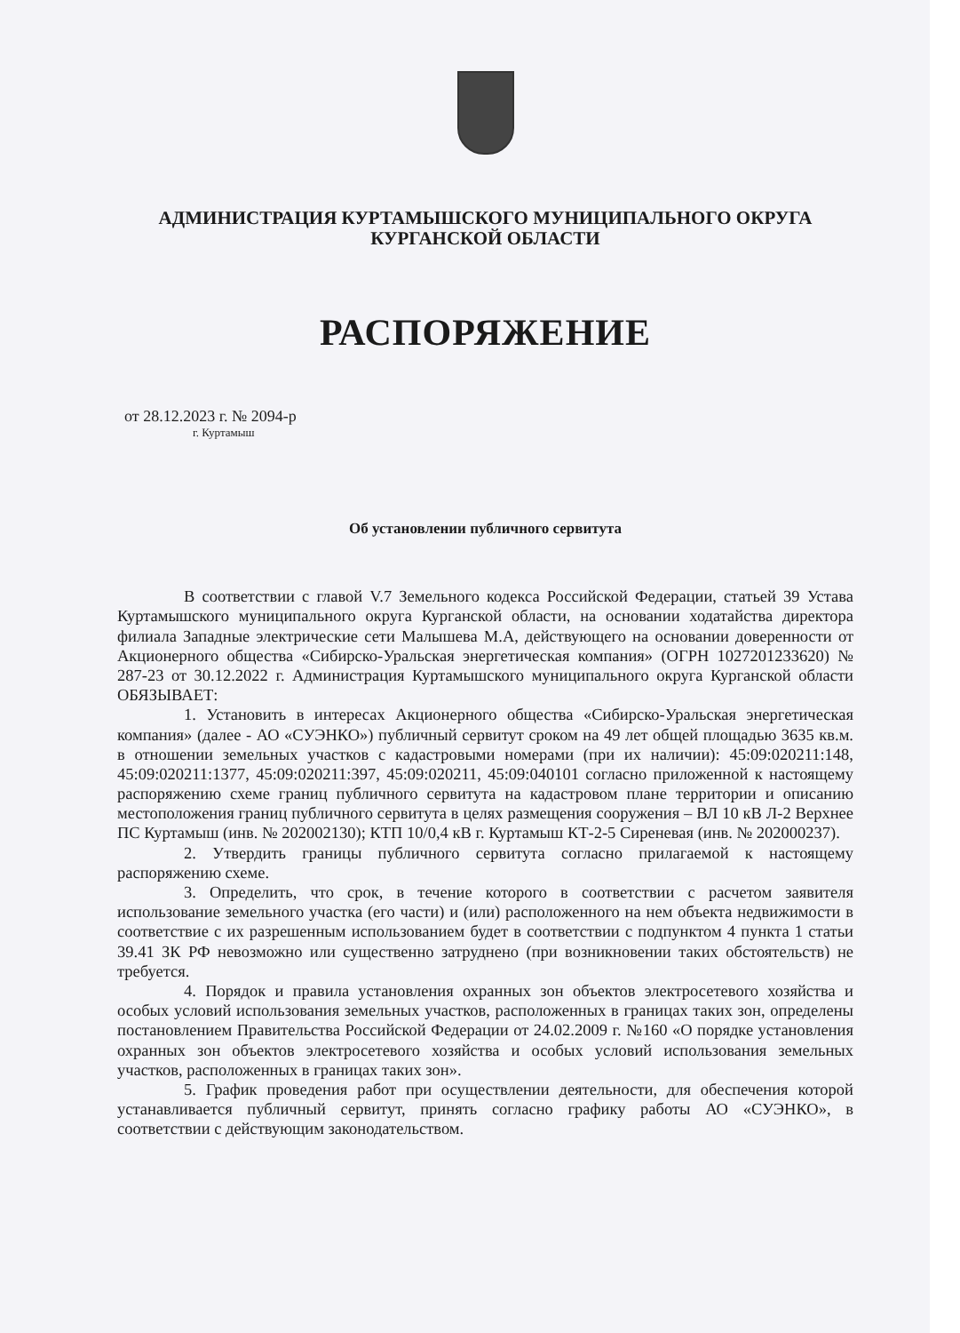АДМИНИСТРАЦИЯ КУРТАМЫШСКОГО МУНИЦИПАЛЬНОГО ОКРУГА
КУРГАНСКОЙ ОБЛАСТИ
РАСПОРЯЖЕНИЕ
от 28.12.2023 г. № 2094-р
г. Куртамыш
Об установлении публичного сервитута
В соответствии с главой V.7 Земельного кодекса Российской Федерации, статьей 39 Устава Куртамышского муниципального округа Курганской области, на основании ходатайства директора филиала Западные электрические сети Малышева М.А, действующего на основании доверенности от Акционерного общества «Сибирско-Уральская энергетическая компания» (ОГРН 1027201233620) № 287-23 от 30.12.2022 г. Администрация Куртамышского муниципального округа Курганской области ОБЯЗЫВАЕТ:
1. Установить в интересах Акционерного общества «Сибирско-Уральская энергетическая компания» (далее - АО «СУЭНКО») публичный сервитут сроком на 49 лет общей площадью 3635 кв.м. в отношении земельных участков с кадастровыми номерами (при их наличии): 45:09:020211:148, 45:09:020211:1377, 45:09:020211:397, 45:09:020211, 45:09:040101 согласно приложенной к настоящему распоряжению схеме границ публичного сервитута на кадастровом плане территории и описанию местоположения границ публичного сервитута в целях размещения сооружения – ВЛ 10 кВ Л-2 Верхнее ПС Куртамыш (инв. № 202002130); КТП 10/0,4 кВ г. Куртамыш КТ-2-5 Сиреневая (инв. № 202000237).
2. Утвердить границы публичного сервитута согласно прилагаемой к настоящему распоряжению схеме.
3. Определить, что срок, в течение которого в соответствии с расчетом заявителя использование земельного участка (его части) и (или) расположенного на нем объекта недвижимости в соответствие с их разрешенным использованием будет в соответствии с подпунктом 4 пункта 1 статьи 39.41 ЗК РФ невозможно или существенно затруднено (при возникновении таких обстоятельств) не требуется.
4. Порядок и правила установления охранных зон объектов электросетевого хозяйства и особых условий использования земельных участков, расположенных в границах таких зон, определены постановлением Правительства Российской Федерации от 24.02.2009 г. №160 «О порядке установления охранных зон объектов электросетевого хозяйства и особых условий использования земельных участков, расположенных в границах таких зон».
5. График проведения работ при осуществлении деятельности, для обеспечения которой устанавливается публичный сервитут, принять согласно графику работы АО «СУЭНКО», в соответствии с действующим законодательством.